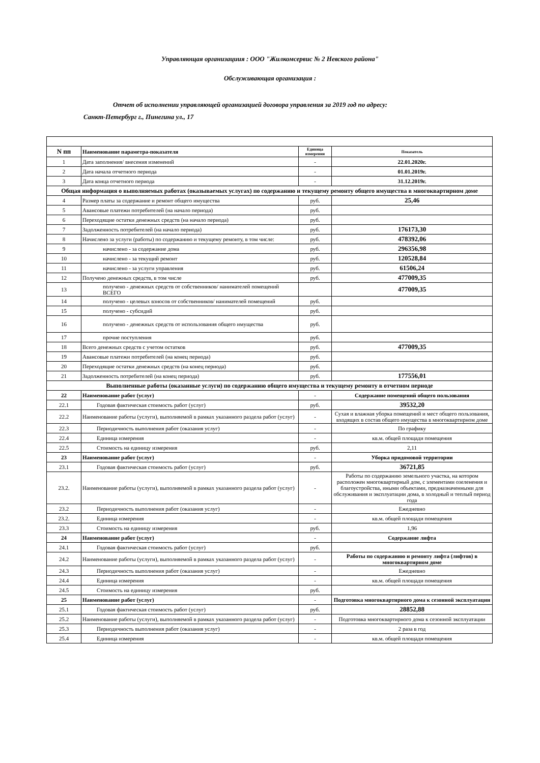Управляющая организациия : ООО "Жилкомсервис № 2 Невского района"
Обслуживающая организация :
Отчет об исполнении управляющей организацией договора управления за 2019 год по адресу:
Санкт-Петербург г., Пинегина ул., 17
| N пп | Наименование параметра-показателя | Единица измерения | Показатель |
| --- | --- | --- | --- |
| 1 | Дата заполнения/ внесения изменений | - | 22.01.2020г. |
| 2 | Дата начала отчетного периода | - | 01.01.2019г. |
| 3 | Дата конца отчетного периода | - | 31.12.2019г. |
| Общая информация о выполняемых работах (оказываемых услугах) по содержанию и текущему ремонту общего имущества в многоквартирном доме | | | |
| 4 | Размер платы за содержание и ремонт общего имущества | руб. | 25,46 |
| 5 | Авансовые платежи потребителей (на начало периода) | руб. | |
| 6 | Переходящие остатки денежных средств (на начало периода) | руб. | |
| 7 | Задолженность потребителей (на начало периода) | руб. | 176173,30 |
| 8 | Начислено за услуги (работы) по содержанию и текущему ремонту, в том числе: | руб. | 478392,06 |
| 9 | начислено - за содержание дома | руб. | 296356,98 |
| 10 | начислено - за текущий ремонт | руб. | 120528,84 |
| 11 | начислено - за услуги управления | руб. | 61506,24 |
| 12 | Получено денежных средств, в том числе | руб. | 477009,35 |
| 13 | получено - денежных средств от собственников/ нанимателей помещений ВСЕГО | | 477009,35 |
| 14 | получено - целевых взносов от собственников/ нанимателей помещений | руб. | |
| 15 | получено - субсидий | руб. | |
| 16 | получено - денежных средств от использования общего имущества | руб. | |
| 17 | прочие поступления | руб. | |
| 18 | Всего денежных средств с учетом остатков | руб. | 477009,35 |
| 19 | Авансовые платежи потребителей (на конец периода) | руб. | |
| 20 | Переходящие остатки денежных средств (на конец периода) | руб. | |
| 21 | Задолженность потребителей (на конец периода) | руб. | 177556,01 |
| Выполненные работы (оказанные услуги) по содержанию общего имущества и текущему ремонту в отчетном периоде | | | |
| 22 | Наименование работ (услуг) | - | Содержание помещений общего пользования |
| 22.1 | Годовая фактическая стоимость работ (услуг) | руб. | 39532,20 |
| 22.2 | Наименование работы (услуги), выполняемой в рамках указанного раздела работ (услуг) | - | Сухая и влажная уборка помещений и мест общего пользования, входящих в состав общего имущества в многоквартирном доме |
| 22.3 | Периодичность выполнения работ (оказания услуг) | - | По графику |
| 22.4 | Единица измерения | - | кв.м. общей площади помещения |
| 22.5 | Стоимость на единицу измерения | руб. | 2,11 |
| 23 | Наименование работ (услуг) | - | Уборка придомовой территории |
| 23.1 | Годовая фактическая стоимость работ (услуг) | руб. | 36721,85 |
| 23.2. | Наименование работы (услуги), выполняемой в рамках указанного раздела работ (услуг) | - | Работы по содержанию земельного участка, на котором расположен многоквартирный дом, с элементами озеленения и благоустройства, иными объектами, предназначенными для обслуживания и эксплуатации дома, в холодный и теплый период года |
| 23.2 | Периодичность выполнения работ (оказания услуг) | - | Ежедневно |
| 23.2. | Единица измерения | - | кв.м. общей площади помещения |
| 23.3 | Стоимость на единицу измерения | руб. | 1,96 |
| 24 | Наименование работ (услуг) | - | Содержание лифта |
| 24.1 | Годовая фактическая стоимость работ (услуг) | руб. | |
| 24.2 | Наименование работы (услуги), выполняемой в рамках указанного раздела работ (услуг) | - | Работы по содержанию и ремонту лифта (лифтов) в многоквартирном доме |
| 24.3 | Периодичность выполнения работ (оказания услуг) | - | Ежедневно |
| 24.4 | Единица измерения | - | кв.м. общей площади помещения |
| 24.5 | Стоимость на единицу измерения | руб. | |
| 25 | Наименование работ (услуг) | - | Подготовка многоквартирного дома к сезонной эксплуатации |
| 25.1 | Годовая фактическая стоимость работ (услуг) | руб. | 28852,88 |
| 25.2 | Наименование работы (услуги), выполняемой в рамках указанного раздела работ (услуг) | - | Подготовка многоквартирного дома к сезонной эксплуатации |
| 25.3 | Периодичность выполнения работ (оказания услуг) | - | 2 раза в год |
| 25.4 | Единица измерения | - | кв.м. общей площади помещения |